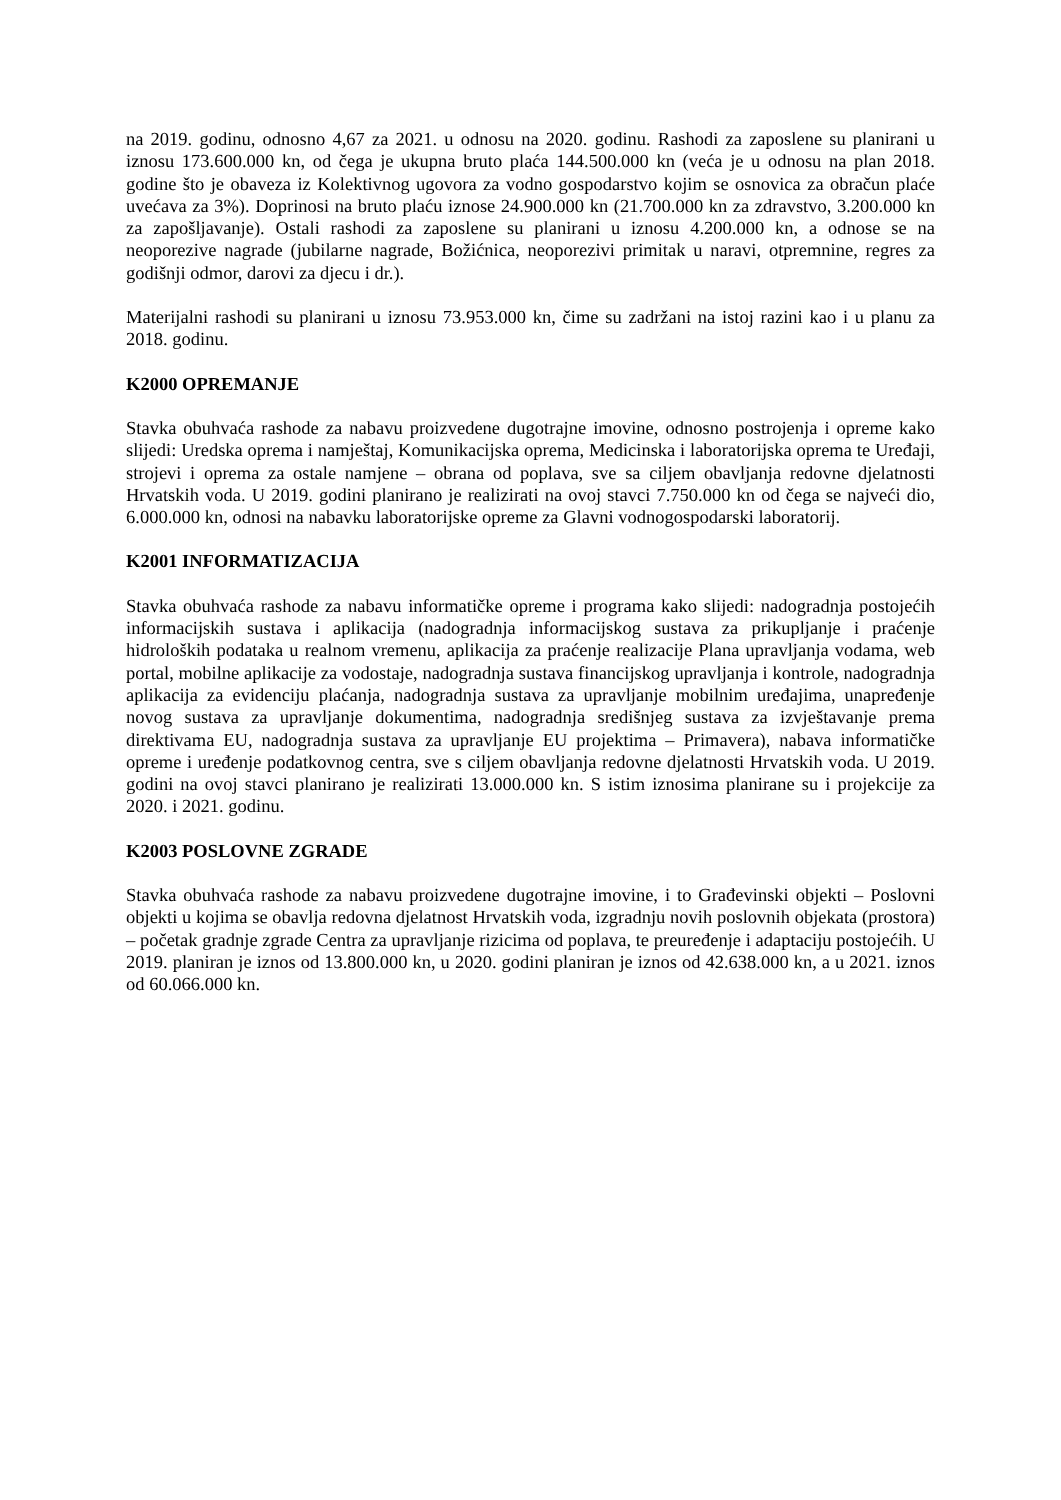na 2019. godinu, odnosno 4,67 za 2021. u odnosu na 2020. godinu. Rashodi za zaposlene su planirani u iznosu 173.600.000 kn, od čega je ukupna bruto plaća 144.500.000 kn (veća je u odnosu na plan 2018. godine što je obaveza iz Kolektivnog ugovora za vodno gospodarstvo kojim se osnovica za obračun plaće uvećava za 3%). Doprinosi na bruto plaću iznose 24.900.000 kn (21.700.000 kn za zdravstvo, 3.200.000 kn za zapošljavanje). Ostali rashodi za zaposlene su planirani u iznosu 4.200.000 kn, a odnose se na neoporezive nagrade (jubilarne nagrade, Božićnica, neoporezivi primitak u naravi, otpremnine, regres za godišnji odmor, darovi za djecu i dr.).
Materijalni rashodi su planirani u iznosu 73.953.000 kn, čime su zadržani na istoj razini kao i u planu za 2018. godinu.
K2000 OPREMANJE
Stavka obuhvaća rashode za nabavu proizvedene dugotrajne imovine, odnosno postrojenja i opreme kako slijedi: Uredska oprema i namještaj, Komunikacijska oprema, Medicinska i laboratorijska oprema te Uređaji, strojevi i oprema za ostale namjene – obrana od poplava, sve sa ciljem obavljanja redovne djelatnosti Hrvatskih voda. U 2019. godini planirano je realizirati na ovoj stavci 7.750.000 kn od čega se najveći dio, 6.000.000 kn, odnosi na nabavku laboratorijske opreme za Glavni vodnogospodarski laboratorij.
K2001 INFORMATIZACIJA
Stavka obuhvaća rashode za nabavu informatičke opreme i programa kako slijedi: nadogradnja postojećih informacijskih sustava i aplikacija (nadogradnja informacijskog sustava za prikupljanje i praćenje hidroloških podataka u realnom vremenu, aplikacija za praćenje realizacije Plana upravljanja vodama, web portal, mobilne aplikacije za vodostaje, nadogradnja sustava financijskog upravljanja i kontrole, nadogradnja aplikacija za evidenciju plaćanja, nadogradnja sustava za upravljanje mobilnim uređajima, unapređenje novog sustava za upravljanje dokumentima, nadogradnja središnjeg sustava za izvještavanje prema direktivama EU, nadogradnja sustava za upravljanje EU projektima – Primavera), nabava informatičke opreme i uređenje podatkovnog centra, sve s ciljem obavljanja redovne djelatnosti Hrvatskih voda. U 2019. godini na ovoj stavci planirano je realizirati 13.000.000 kn. S istim iznosima planirane su i projekcije za 2020. i 2021. godinu.
K2003 POSLOVNE ZGRADE
Stavka obuhvaća rashode za nabavu proizvedene dugotrajne imovine, i to Građevinski objekti – Poslovni objekti u kojima se obavlja redovna djelatnost Hrvatskih voda, izgradnju novih poslovnih objekata (prostora) – početak gradnje zgrade Centra za upravljanje rizicima od poplava, te preuređenje i adaptaciju postojećih. U 2019. planiran je iznos od 13.800.000 kn, u 2020. godini planiran je iznos od 42.638.000 kn, a u 2021. iznos od 60.066.000 kn.